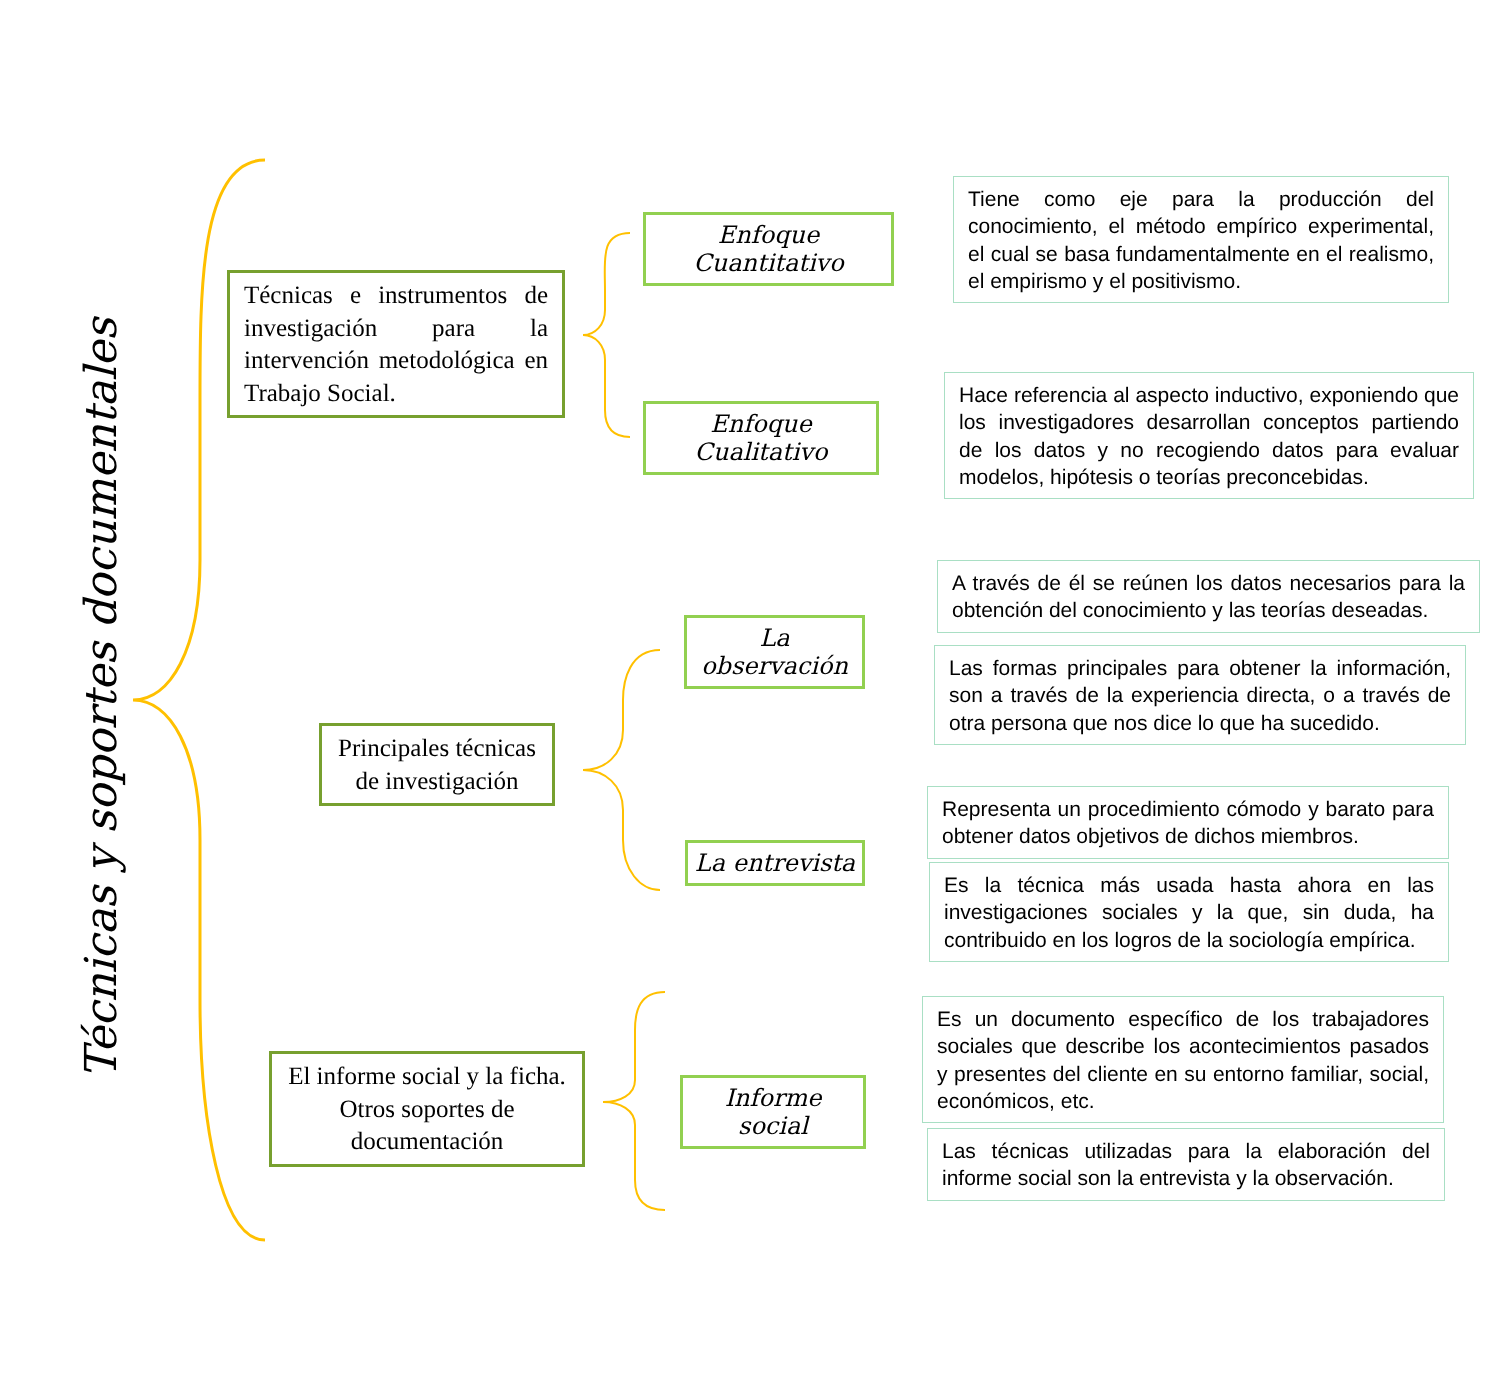Técnicas y soportes documentales
Técnicas e instrumentos de investigación para la intervención metodológica en Trabajo Social.
Principales técnicas de investigación
El informe social y la ficha. Otros soportes de documentación
Enfoque Cuantitativo
Enfoque Cualitativo
La observación
La entrevista
Informe social
Tiene como eje para la producción del conocimiento, el método empírico experimental, el cual se basa fundamentalmente en el realismo, el empirismo y el positivismo.
Hace referencia al aspecto inductivo, exponiendo que los investigadores desarrollan conceptos partiendo de los datos y no recogiendo datos para evaluar modelos, hipótesis o teorías preconcebidas.
A través de él se reúnen los datos necesarios para la obtención del conocimiento y las teorías deseadas.
Las formas principales para obtener la información, son a través de la experiencia directa, o a través de otra persona que nos dice lo que ha sucedido.
Representa un procedimiento cómodo y barato para obtener datos objetivos de dichos miembros.
Es la técnica más usada hasta ahora en las investigaciones sociales y la que, sin duda, ha contribuido en los logros de la sociología empírica.
Es un documento específico de los trabajadores sociales que describe los acontecimientos pasados y presentes del cliente en su entorno familiar, social, económicos, etc.
Las técnicas utilizadas para la elaboración del informe social son la entrevista y la observación.